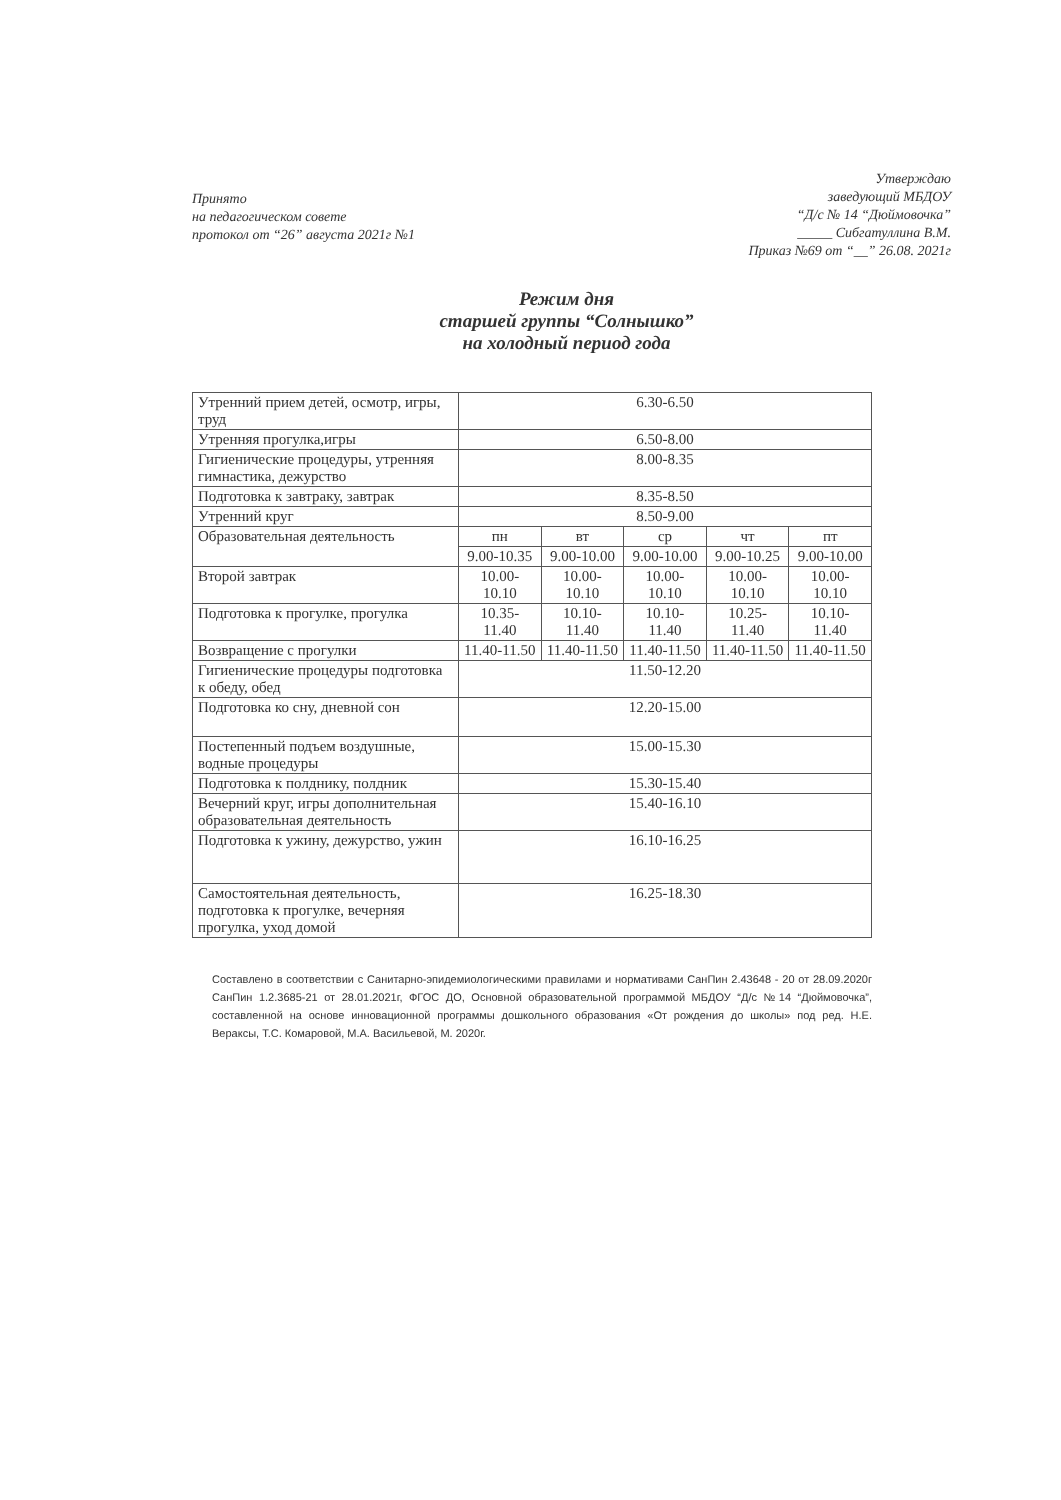Принято
на педагогическом совете
протокол от “26” августа 2021г №1
Утверждаю
заведующий МБДОУ
“Д/с № 14 “Дюймовочка”
_____ Сибгатуллина В.М.
Приказ №69 от “__” 26.08. 2021г
Режим дня
старшей группы “Солнышко”
на холодный период года
| Утренний прием детей, осмотр, игры, труд | 6.30-6.50 | | | | |
| Утренняя прогулка,игры | 6.50-8.00 | | | | |
| Гигиенические процедуры, утренняя гимнастика, дежурство | 8.00-8.35 | | | | |
| Подготовка к завтраку, завтрак | 8.35-8.50 | | | | |
| Утренний круг | 8.50-9.00 | | | | |
| Образовательная деятельность | пн | вт | ср | чт | пт |
| | 9.00-10.35 | 9.00-10.00 | 9.00-10.00 | 9.00-10.25 | 9.00-10.00 |
| Второй завтрак | 10.00-10.10 | 10.00-10.10 | 10.00-10.10 | 10.00-10.10 | 10.00-10.10 |
| Подготовка к прогулке, прогулка | 10.35-11.40 | 10.10-11.40 | 10.10-11.40 | 10.25-11.40 | 10.10-11.40 |
| Возвращение с прогулки | 11.40-11.50 | 11.40-11.50 | 11.40-11.50 | 11.40-11.50 | 11.40-11.50 |
| Гигиенические процедуры подготовка к обеду, обед | 11.50-12.20 | | | | |
| Подготовка ко сну, дневной сон | 12.20-15.00 | | | | |
| Постепенный подъем воздушные, водные процедуры | 15.00-15.30 | | | | |
| Подготовка к полднику, полдник | 15.30-15.40 | | | | |
| Вечерний круг, игры дополнительная образовательная деятельность | 15.40-16.10 | | | | |
| Подготовка к ужину, дежурство, ужин | 16.10-16.25 | | | | |
| Самостоятельная деятельность, подготовка к прогулке, вечерняя прогулка, уход домой | 16.25-18.30 | | | | |
Составлено в соответствии с Санитарно-эпидемиологическими правилами и нормативами СанПин 2.43648 - 20 от 28.09.2020г СанПин 1.2.3685-21 от 28.01.2021г, ФГОС ДО, Основной образовательной программой МБДОУ “Д/с №14 “Дюймовочка”, составленной на основе инновационной программы дошкольного образования «От рождения до школы» под ред. Н.Е. Вераксы, Т.С. Комаровой, М.А. Васильевой, М. 2020г.